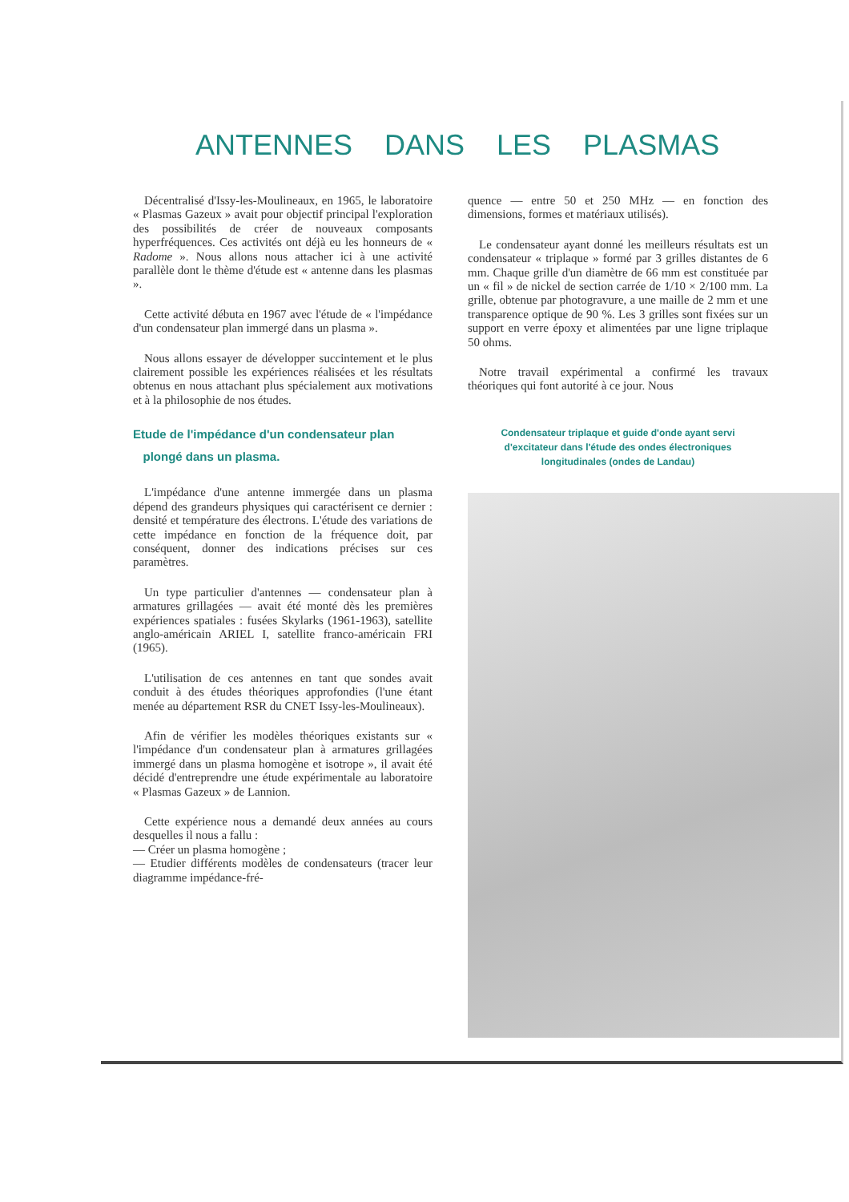ANTENNES DANS LES PLASMAS
Décentralisé d'Issy-les-Moulineaux, en 1965, le laboratoire « Plasmas Gazeux » avait pour objectif principal l'exploration des possibilités de créer de nouveaux composants hyperfréquences. Ces activités ont déjà eu les honneurs de « Radome ». Nous allons nous attacher ici à une activité parallèle dont le thème d'étude est « antenne dans les plasmas ».
Cette activité débuta en 1967 avec l'étude de « l'impédance d'un condensateur plan immergé dans un plasma ».
Nous allons essayer de développer succintement et le plus clairement possible les expériences réalisées et les résultats obtenus en nous attachant plus spécialement aux motivations et à la philosophie de nos études.
Etude de l'impédance d'un condensateur plan
plongé dans un plasma.
L'impédance d'une antenne immergée dans un plasma dépend des grandeurs physiques qui caractérisent ce dernier : densité et température des électrons. L'étude des variations de cette impédance en fonction de la fréquence doit, par conséquent, donner des indications précises sur ces paramètres.
Un type particulier d'antennes — condensateur plan à armatures grillagées — avait été monté dès les premières expériences spatiales : fusées Skylarks (1961-1963), satellite anglo-américain ARIEL I, satellite franco-américain FRI (1965).
L'utilisation de ces antennes en tant que sondes avait conduit à des études théoriques approfondies (l'une étant menée au département RSR du CNET Issy-les-Moulineaux).
Afin de vérifier les modèles théoriques existants sur « l'impédance d'un condensateur plan à armatures grillagées immergé dans un plasma homogène et isotrope », il avait été décidé d'entreprendre une étude expérimentale au laboratoire « Plasmas Gazeux » de Lannion.
Cette expérience nous a demandé deux années au cours desquelles il nous a fallu :
— Créer un plasma homogène ;
— Etudier différents modèles de condensateurs (tracer leur diagramme impédance-fré-
quence — entre 50 et 250 MHz — en fonction des dimensions, formes et matériaux utilisés).
Le condensateur ayant donné les meilleurs résultats est un condensateur « triplaque » formé par 3 grilles distantes de 6 mm. Chaque grille d'un diamètre de 66 mm est constituée par un « fil » de nickel de section carrée de 1/10 × 2/100 mm. La grille, obtenue par photogravure, a une maille de 2 mm et une transparence optique de 90 %. Les 3 grilles sont fixées sur un support en verre époxy et alimentées par une ligne triplaque 50 ohms.
Notre travail expérimental a confirmé les travaux théoriques qui font autorité à ce jour. Nous
Condensateur triplaque et guide d'onde ayant servi
d'excitateur dans l'étude des ondes électroniques
longitudinales (ondes de Landau)